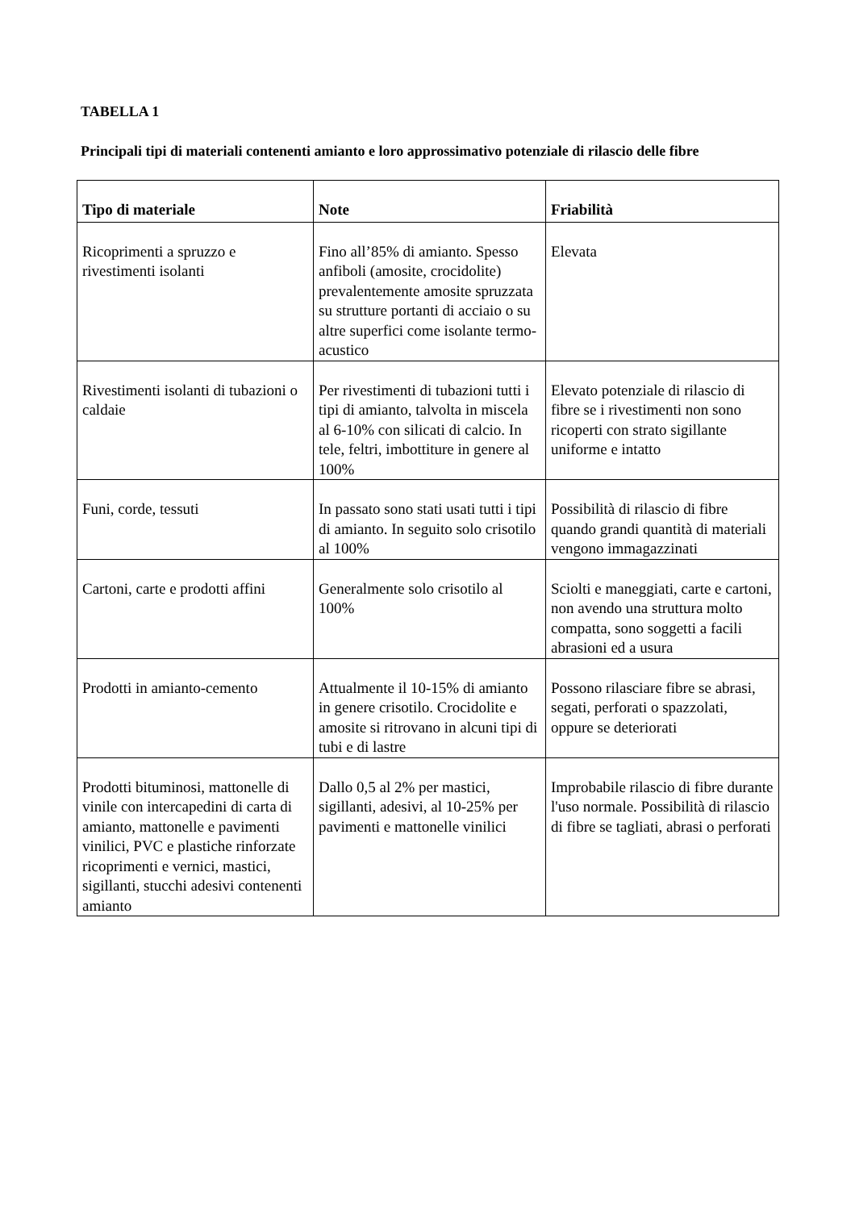TABELLA 1
Principali tipi di materiali contenenti amianto e loro approssimativo potenziale di rilascio delle fibre
| Tipo di materiale | Note | Friabilità |
| --- | --- | --- |
| Ricoprimenti a spruzzo e rivestimenti isolanti | Fino all’85% di amianto. Spesso anfiboli (amosite, crocidolite) prevalentemente amosite spruzzata su strutture portanti di acciaio o su altre superfici come isolante termo-acustico | Elevata |
| Rivestimenti isolanti di tubazioni o caldaie | Per rivestimenti di tubazioni tutti i tipi di amianto, talvolta in miscela al 6-10% con silicati di calcio. In tele, feltri, imbottiture in genere al 100% | Elevato potenziale di rilascio di fibre se i rivestimenti non sono ricoperti con strato sigillante uniforme e intatto |
| Funi, corde, tessuti | In passato sono stati usati tutti i tipi di amianto. In seguito solo crisotilo al 100% | Possibilità di rilascio di fibre quando grandi quantità di materiali vengono immagazzinati |
| Cartoni, carte e prodotti affini | Generalmente solo crisotilo al 100% | Sciolti e maneggiati, carte e cartoni, non avendo una struttura molto compatta, sono soggetti a facili abrasioni ed a usura |
| Prodotti in amianto-cemento | Attualmente il 10-15% di amianto in genere crisotilo. Crocidolite e amosite si ritrovano in alcuni tipi di tubi e di lastre | Possono rilasciare fibre se abrasi, segati, perforati o spazzolati, oppure se deteriorati |
| Prodotti bituminosi, mattonelle di vinile con intercapedini di carta di amianto, mattonelle e pavimenti vinilici, PVC e plastiche rinforzate ricoprimenti e vernici, mastici, sigillanti, stucchi adesivi contenenti amianto | Dallo 0,5 al 2% per mastici, sigillanti, adesivi, al 10-25% per pavimenti e mattonelle vinilici | Improbabile rilascio di fibre durante l'uso normale. Possibilità di rilascio di fibre se tagliati, abrasi o perforati |